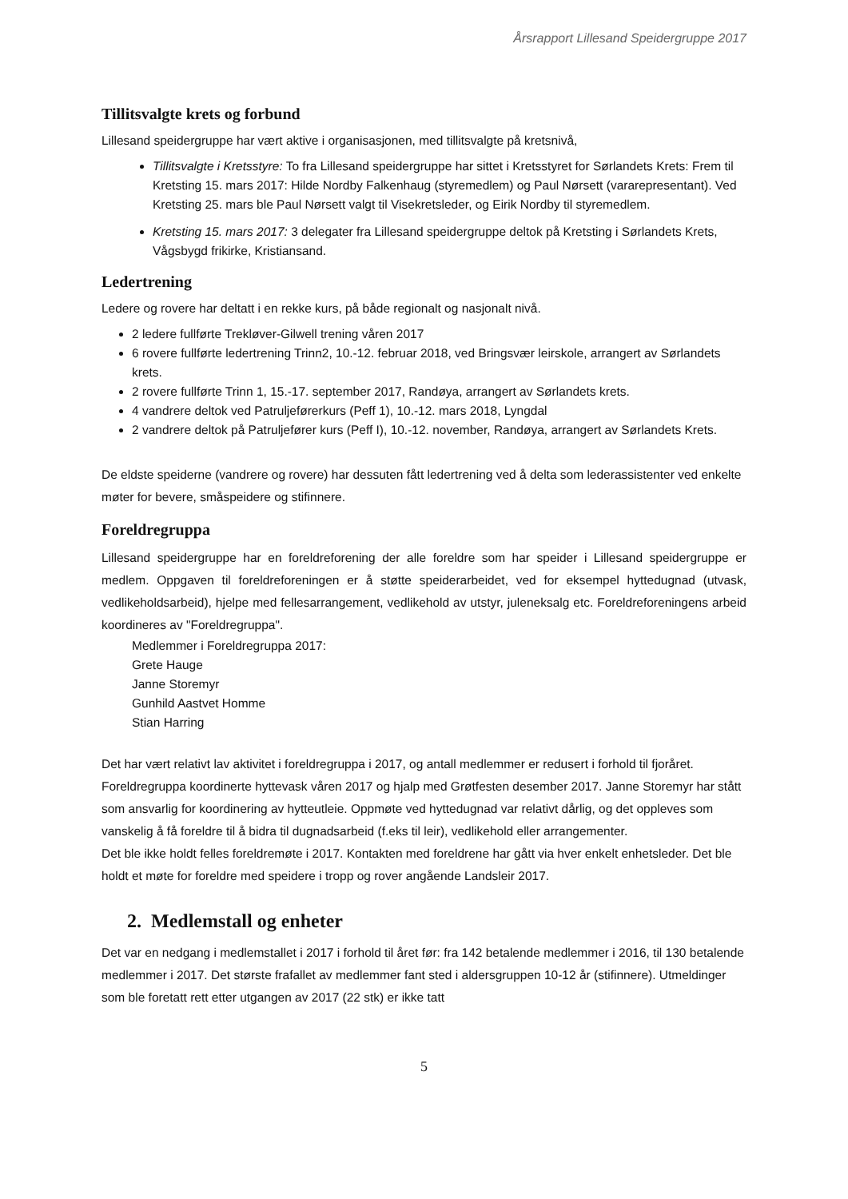Årsrapport Lillesand Speidergruppe 2017
Tillitsvalgte krets og forbund
Lillesand speidergruppe har vært aktive i organisasjonen, med tillitsvalgte på kretsnivå,
Tillitsvalgte i Kretsstyre: To fra Lillesand speidergruppe har sittet i Kretsstyret for Sørlandets Krets: Frem til Kretsting 15. mars 2017: Hilde Nordby Falkenhaug (styremedlem) og Paul Nørsett (vararepresentant). Ved Kretsting 25. mars ble Paul Nørsett valgt til Visekretsleder, og Eirik Nordby til styremedlem.
Kretsting 15. mars 2017: 3 delegater fra Lillesand speidergruppe deltok på Kretsting i Sørlandets Krets, Vågsbygd frikirke, Kristiansand.
Ledertrening
Ledere og rovere har deltatt i en rekke kurs, på både regionalt og nasjonalt nivå.
2 ledere fullførte Trekløver-Gilwell trening våren 2017
6 rovere fullførte ledertrening Trinn2, 10.-12. februar 2018, ved Bringsvær leirskole, arrangert av Sørlandets krets.
2 rovere fullførte Trinn 1, 15.-17. september 2017, Randøya, arrangert av Sørlandets krets.
4 vandrere deltok ved Patruljeførerkurs (Peff 1), 10.-12. mars 2018, Lyngdal
2 vandrere deltok på Patruljefører kurs (Peff I), 10.-12. november, Randøya, arrangert av Sørlandets Krets.
De eldste speiderne (vandrere og rovere) har dessuten fått ledertrening ved å delta som lederassistenter ved enkelte møter for bevere, småspeidere og stifinnere.
Foreldregruppa
Lillesand speidergruppe har en foreldreforening der alle foreldre som har speider i Lillesand speidergruppe er medlem. Oppgaven til foreldreforeningen er å støtte speiderarbeidet, ved for eksempel hyttedugnad (utvask, vedlikeholdsarbeid), hjelpe med fellesarrangement, vedlikehold av utstyr, juleneksalg etc. Foreldreforeningens arbeid koordineres av "Foreldregruppa".
Medlemmer i Foreldregruppa 2017:
Grete Hauge
Janne Storemyr
Gunhild Aastvet Homme
Stian Harring
Det har vært relativt lav aktivitet i foreldregruppa i 2017, og antall medlemmer er redusert i forhold til fjoråret. Foreldregruppa koordinerte hyttevask våren 2017 og hjalp med Grøtfesten desember 2017. Janne Storemyr har stått som ansvarlig for koordinering av hytteutleie. Oppmøte ved hyttedugnad var relativt dårlig, og det oppleves som vanskelig å få foreldre til å bidra til dugnadsarbeid (f.eks til leir), vedlikehold eller arrangementer.
Det ble ikke holdt felles foreldremøte i 2017. Kontakten med foreldrene har gått via hver enkelt enhetsleder. Det ble holdt et møte for foreldre med speidere i tropp og rover angående Landsleir 2017.
2. Medlemstall og enheter
Det var en nedgang i medlemstallet i 2017 i forhold til året før: fra 142 betalende medlemmer i 2016, til 130 betalende medlemmer i 2017. Det største frafallet av medlemmer fant sted i aldersgruppen 10-12 år (stifinnere). Utmeldinger som ble foretatt rett etter utgangen av 2017 (22 stk) er ikke tatt
5